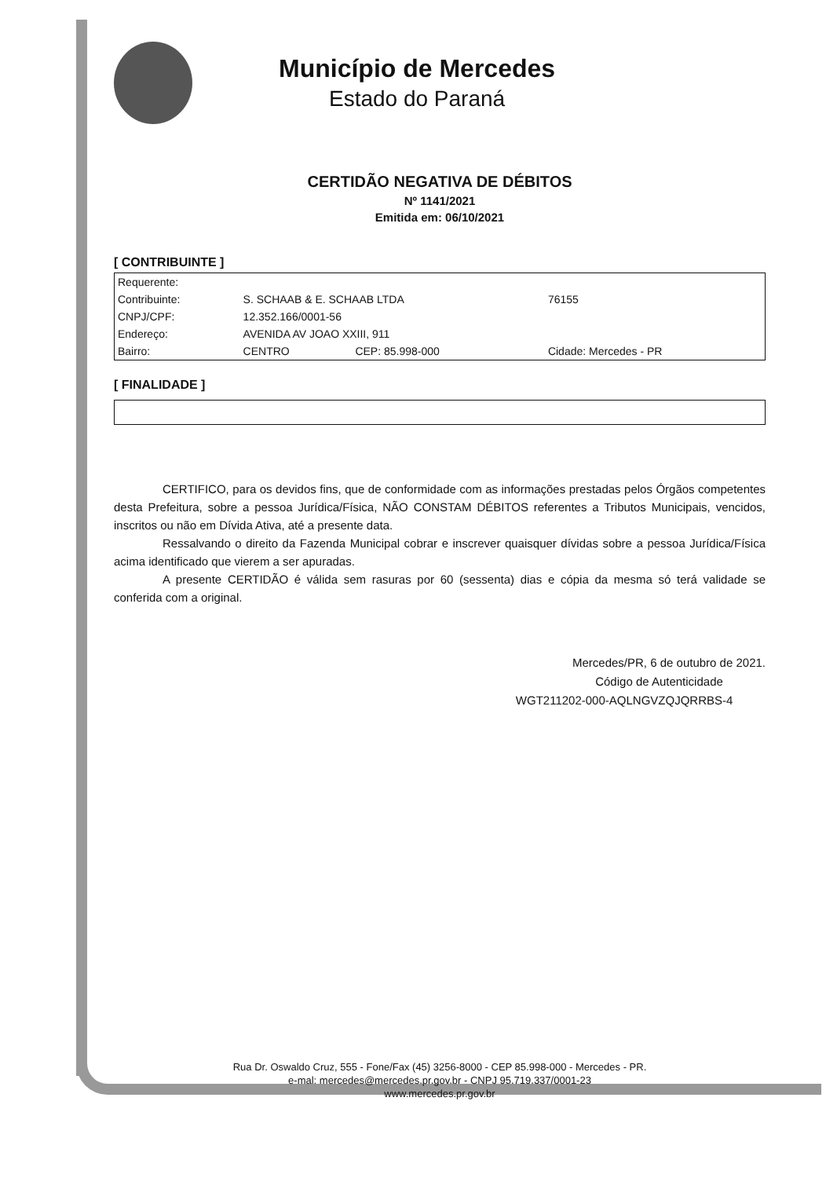Município de Mercedes
Estado do Paraná
CERTIDÃO NEGATIVA DE DÉBITOS
Nº 1141/2021
Emitida em: 06/10/2021
[ CONTRIBUINTE ]
| Requerente: | | | |
| Contribuinte: | S. SCHAAB & E. SCHAAB LTDA | | 76155 |
| CNPJ/CPF: | 12.352.166/0001-56 | | |
| Endereço: | AVENIDA AV JOAO XXIII, 911 | | |
| Bairro: | CENTRO | CEP: 85.998-000 | Cidade: Mercedes - PR |
[ FINALIDADE ]
CERTIFICO, para os devidos fins, que de conformidade com as informações prestadas pelos Órgãos competentes desta Prefeitura, sobre a pessoa Jurídica/Física, NÃO CONSTAM DÉBITOS referentes a Tributos Municipais, vencidos, inscritos ou não em Dívida Ativa, até a presente data.
Ressalvando o direito da Fazenda Municipal cobrar e inscrever quaisquer dívidas sobre a pessoa Jurídica/Física acima identificado que vierem a ser apuradas.
A presente CERTIDÃO é válida sem rasuras por 60 (sessenta) dias e cópia da mesma só terá validade se conferida com a original.
Mercedes/PR, 6 de outubro de 2021.
Código de Autenticidade
WGT211202-000-AQLNGVZQJQRRBS-4
Rua Dr. Oswaldo Cruz, 555 - Fone/Fax (45) 3256-8000 - CEP 85.998-000 - Mercedes - PR.
e-mal: mercedes@mercedes.pr.gov.br - CNPJ 95.719.337/0001-23
www.mercedes.pr.gov.br